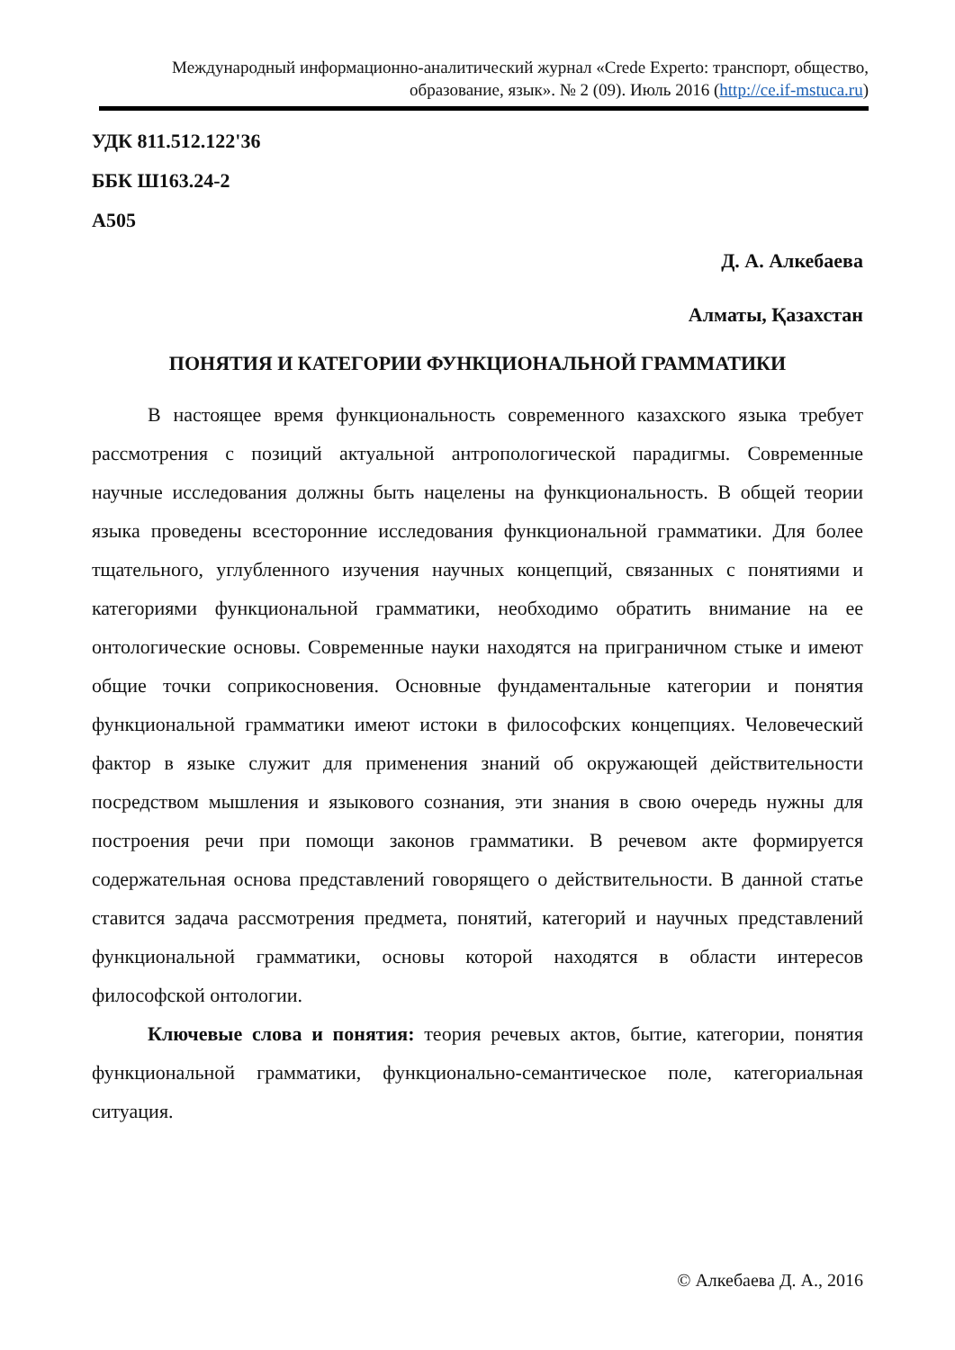Международный информационно-аналитический журнал «Crede Experto: транспорт, общество, образование, язык». № 2 (09). Июль 2016 (http://ce.if-mstuca.ru)
УДК 811.512.122'36
ББК Ш163.24-2
А505
Д. А. Алкебаева
Алматы, Қазахстан
ПОНЯТИЯ И КАТЕГОРИИ ФУНКЦИОНАЛЬНОЙ ГРАММАТИКИ
В настоящее время функциональность современного казахского языка требует рассмотрения с позиций актуальной антропологической парадигмы. Современные научные исследования должны быть нацелены на функциональность. В общей теории языка проведены всесторонние исследования функциональной грамматики. Для более тщательного, углубленного изучения научных концепций, связанных с понятиями и категориями функциональной грамматики, необходимо обратить внимание на ее онтологические основы. Современные науки находятся на приграничном стыке и имеют общие точки соприкосновения. Основные фундаментальные категории и понятия функциональной грамматики имеют истоки в философских концепциях. Человеческий фактор в языке служит для применения знаний об окружающей действительности посредством мышления и языкового сознания, эти знания в свою очередь нужны для построения речи при помощи законов грамматики. В речевом акте формируется содержательная основа представлений говорящего о действительности. В данной статье ставится задача рассмотрения предмета, понятий, категорий и научных представлений функциональной грамматики, основы которой находятся в области интересов философской онтологии.
Ключевые слова и понятия: теория речевых актов, бытие, категории, понятия функциональной грамматики, функционально-семантическое поле, категориальная ситуация.
© Алкебаева Д. А., 2016